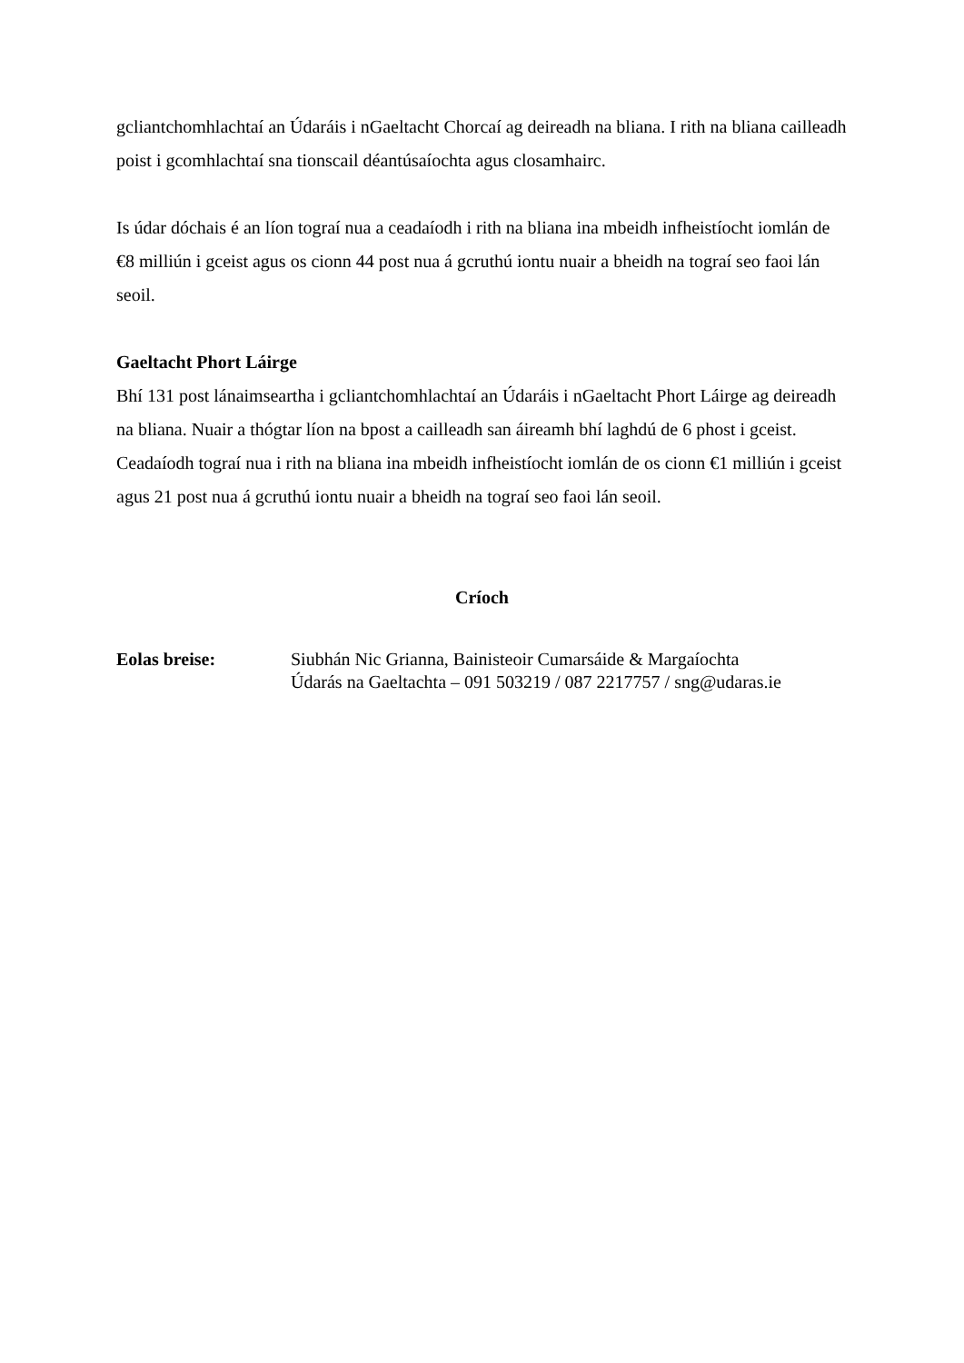gcliantchomhlachtaí an Údaráis i nGaeltacht Chorcaí ag deireadh na bliana. I rith na bliana cailleadh poist i gcomhlachtaí sna tionscail déantúsaíochta agus closamhairc.
Is údar dóchais é an líon tograí nua a ceadaíodh i rith na bliana ina mbeidh infheistíocht iomlán de €8 milliún i gceist agus os cionn 44 post nua á gcruthú iontu nuair a bheidh na tograí seo faoi lán seoil.
Gaeltacht Phort Láirge
Bhí 131 post lánaimseartha i gcliantchomhlachtaí an Údaráis i nGaeltacht Phort Láirge ag deireadh na bliana. Nuair a thógtar líon na bpost a cailleadh san áireamh bhí laghdú de 6 phost i gceist. Ceadaíodh tograí nua i rith na bliana ina mbeidh infheistíocht iomlán de os cionn €1 milliún i gceist agus 21 post nua á gcruthú iontu nuair a bheidh na tograí seo faoi lán seoil.
Críoch
Eolas breise: Siubhán Nic Grianna, Bainisteoir Cumarsáide & Margaíochta
Údarás na Gaeltachta – 091 503219 / 087 2217757 / sng@udaras.ie